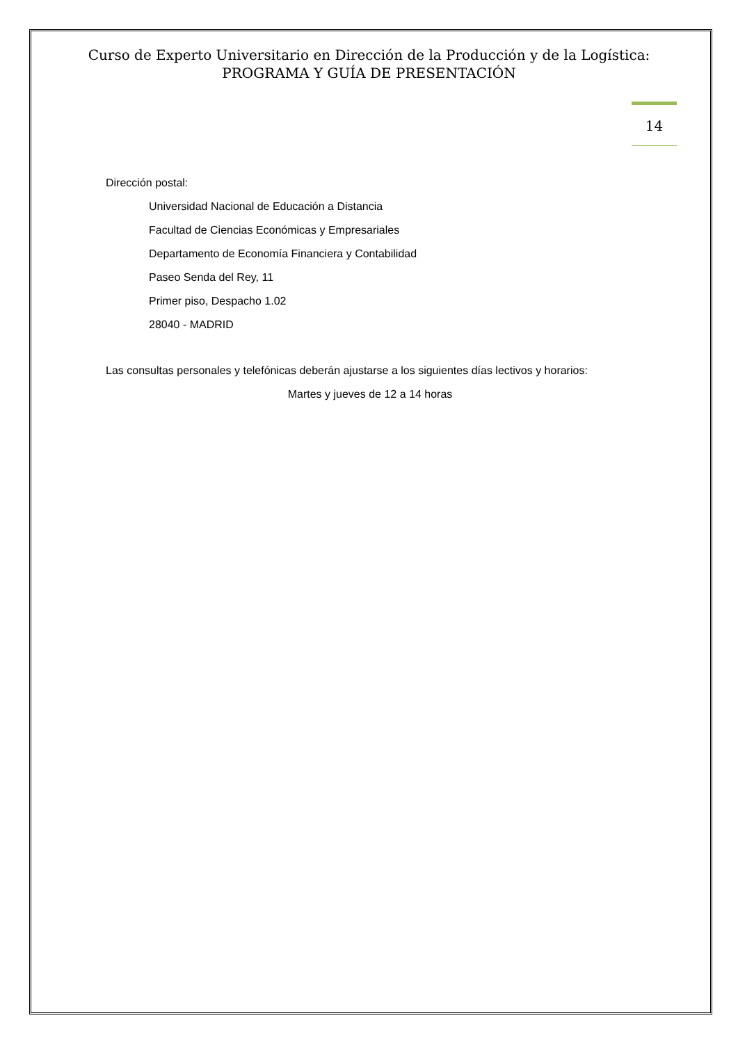Curso de Experto Universitario en Dirección de la Producción y de la Logística:
PROGRAMA Y GUÍA DE PRESENTACIÓN
14
Dirección postal:
Universidad Nacional de Educación a Distancia
Facultad de Ciencias Económicas y Empresariales
Departamento de Economía Financiera y Contabilidad
Paseo Senda del Rey, 11
Primer piso, Despacho 1.02
28040 - MADRID
Las consultas personales y telefónicas deberán ajustarse a los siguientes días lectivos y horarios:
Martes y jueves de 12 a 14 horas